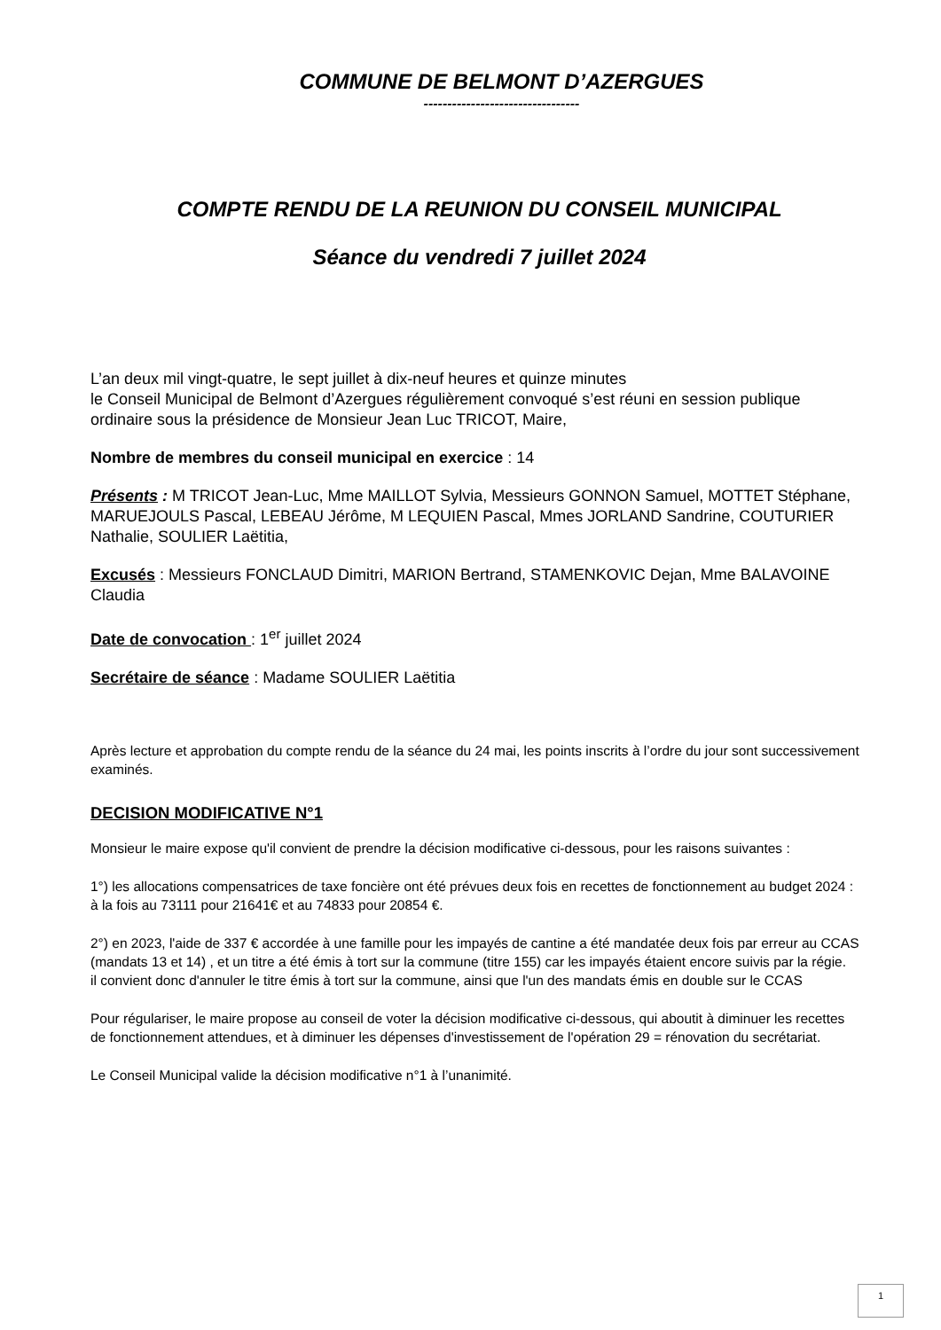COMMUNE DE BELMONT D’AZERGUES
---------------------------------
COMPTE RENDU DE LA REUNION DU CONSEIL MUNICIPAL
Séance du vendredi 7 juillet 2024
L’an deux mil vingt-quatre, le sept juillet à dix-neuf heures et quinze minutes
le Conseil Municipal de Belmont d’Azergues régulièrement convoqué s’est réuni en session publique ordinaire sous la présidence de Monsieur Jean Luc TRICOT, Maire,
Nombre de membres du conseil municipal en exercice : 14
Présents : M TRICOT Jean-Luc, Mme MAILLOT Sylvia, Messieurs GONNON Samuel, MOTTET Stéphane, MARUEJOULS Pascal, LEBEAU Jérôme, M LEQUIEN Pascal, Mmes JORLAND Sandrine, COUTURIER Nathalie, SOULIER Laëtitia,
Excusés : Messieurs FONCLAUD Dimitri, MARION Bertrand, STAMENKOVIC Dejan, Mme BALAVOINE Claudia
Date de convocation : 1<sup>er</sup> juillet 2024
Secrétaire de séance : Madame SOULIER Laëtitia
Après lecture et approbation du compte rendu de la séance du 24 mai, les points inscrits à l’ordre du jour sont successivement examinés.
DECISION MODIFICATIVE N°1
Monsieur le maire expose qu'il convient de prendre la décision modificative ci-dessous, pour les raisons suivantes :
1°) les allocations compensatrices de taxe foncière ont été prévues deux fois en recettes de fonctionnement au budget 2024 : à la fois au 73111 pour 21641€ et au 74833 pour 20854 €.
2°) en 2023, l'aide de 337 € accordée à une famille pour les impayés de cantine a été mandatée deux fois par erreur au CCAS (mandats 13 et 14) , et un titre a été émis à tort sur la commune (titre 155) car les impayés étaient encore suivis par la régie.
il convient donc d'annuler le titre émis à tort sur la commune, ainsi que l'un des mandats émis en double sur le CCAS
Pour régulariser, le maire propose au conseil de voter la décision modificative ci-dessous, qui aboutit à diminuer les recettes de fonctionnement attendues, et à diminuer les dépenses d'investissement de l'opération 29 = rénovation du secrétariat.
Le Conseil Municipal valide la décision modificative n°1 à l’unanimité.
1